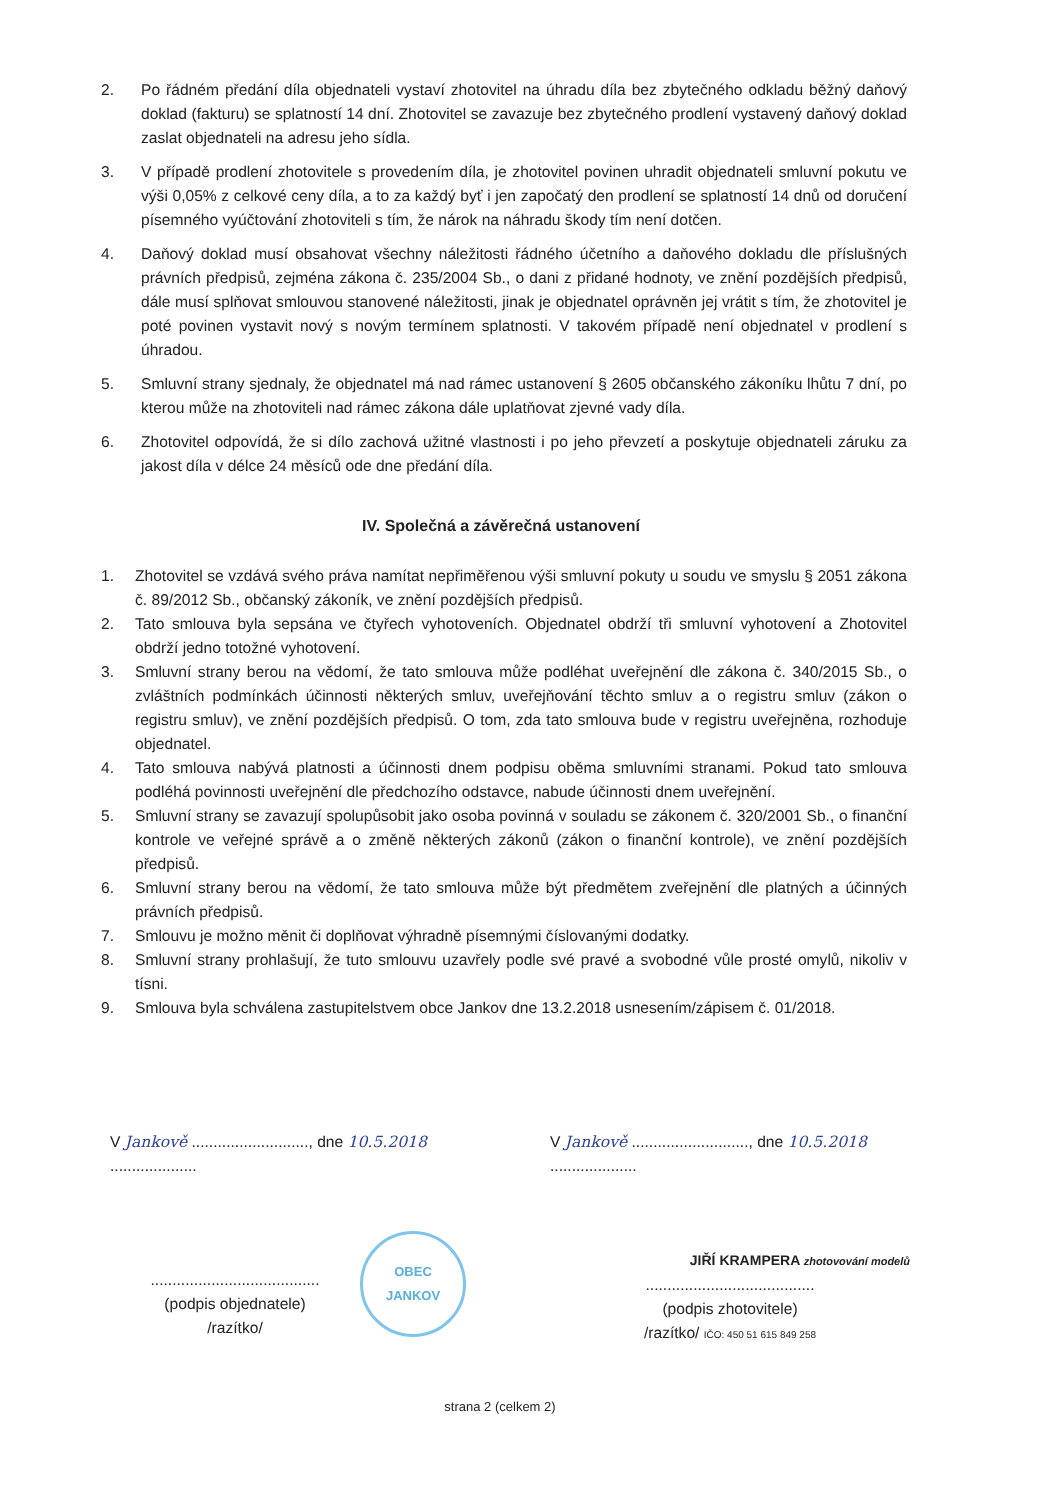2. Po řádném předání díla objednateli vystaví zhotovitel na úhradu díla bez zbytečného odkladu běžný daňový doklad (fakturu) se splatností 14 dní. Zhotovitel se zavazuje bez zbytečného prodlení vystavený daňový doklad zaslat objednateli na adresu jeho sídla.
3. V případě prodlení zhotovitele s provedením díla, je zhotovitel povinen uhradit objednateli smluvní pokutu ve výši 0,05% z celkové ceny díla, a to za každý byť i jen započatý den prodlení se splatností 14 dnů od doručení písemného vyúčtování zhotoviteli s tím, že nárok na náhradu škody tím není dotčen.
4. Daňový doklad musí obsahovat všechny náležitosti řádného účetního a daňového dokladu dle příslušných právních předpisů, zejména zákona č. 235/2004 Sb., o dani z přidané hodnoty, ve znění pozdějších předpisů, dále musí splňovat smlouvou stanovené náležitosti, jinak je objednatel oprávněn jej vrátit s tím, že zhotovitel je poté povinen vystavit nový s novým termínem splatnosti. V takovém případě není objednatel v prodlení s úhradou.
5. Smluvní strany sjednaly, že objednatel má nad rámec ustanovení § 2605 občanského zákoníku lhůtu 7 dní, po kterou může na zhotoviteli nad rámec zákona dále uplatňovat zjevné vady díla.
6. Zhotovitel odpovídá, že si dílo zachová užitné vlastnosti i po jeho převzetí a poskytuje objednateli záruku za jakost díla v délce 24 měsíců ode dne předání díla.
IV. Společná a závěrečná ustanovení
1. Zhotovitel se vzdává svého práva namítat nepřiměřenou výši smluvní pokuty u soudu ve smyslu § 2051 zákona č. 89/2012 Sb., občanský zákoník, ve znění pozdějších předpisů.
2. Tato smlouva byla sepsána ve čtyřech vyhotoveních. Objednatel obdrží tři smluvní vyhotovení a Zhotovitel obdrží jedno totožné vyhotovení.
3. Smluvní strany berou na vědomí, že tato smlouva může podléhat uveřejnění dle zákona č. 340/2015 Sb., o zvláštních podmínkách účinnosti některých smluv, uveřejňování těchto smluv a o registru smluv (zákon o registru smluv), ve znění pozdějších předpisů. O tom, zda tato smlouva bude v registru uveřejněna, rozhoduje objednatel.
4. Tato smlouva nabývá platnosti a účinnosti dnem podpisu oběma smluvními stranami. Pokud tato smlouva podléhá povinnosti uveřejnění dle předchozího odstavce, nabude účinnosti dnem uveřejnění.
5. Smluvní strany se zavazují spolupůsobit jako osoba povinná v souladu se zákonem č. 320/2001 Sb., o finanční kontrole ve veřejné správě a o změně některých zákonů (zákon o finanční kontrole), ve znění pozdějších předpisů.
6. Smluvní strany berou na vědomí, že tato smlouva může být předmětem zveřejnění dle platných a účinných právních předpisů.
7. Smlouvu je možno měnit či doplňovat výhradně písemnými číslovanými dodatky.
8. Smluvní strany prohlašují, že tuto smlouvu uzavřely podle své pravé a svobodné vůle prosté omylů, nikoliv v tísni.
9. Smlouva byla schválena zastupitelstvem obce Jankov dne 13.2.2018 usnesením/zápisem č. 01/2018.
V Jankově ..........................., dne 10.5.2018 ....................
.......................................
(podpis objednatele)
/razítko/
OBEC
JANKOV
V Jankově ..........................., dne 10.5.2018 ....................
JIŘÍ KRAMPERA zhotovování modelů
.......................................
(podpis zhotovitele)
/razítko/ IČO: 450 51 615 849 258
strana 2 (celkem 2)